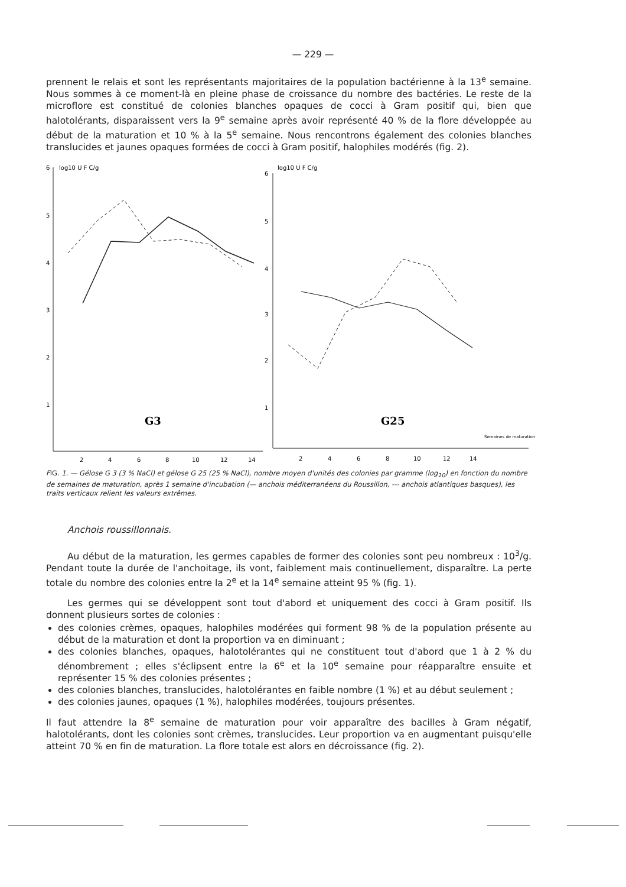— 229 —
prennent le relais et sont les représentants majoritaires de la population bactérienne à la 13<sup>e</sup> semaine. Nous sommes à ce moment-là en pleine phase de croissance du nombre des bactéries. Le reste de la microflore est constitué de colonies blanches opaques de cocci à Gram positif qui, bien que halotolérants, disparaissent vers la 9<sup>e</sup> semaine après avoir représenté 40 % de la flore développée au début de la maturation et 10 % à la 5<sup>e</sup> semaine. Nous rencontrons également des colonies blanches translucides et jaunes opaques formées de cocci à Gram positif, halophiles modérés (fig. 2).
6
5
4
3
2
1
6
5
4
3
2
1
log10 U F C/g
log10 U F C/g
G3
G25
Semaines de maturation
2
4
6
8
10
12
14
2
4
6
8
10
12
14
FIG. 1. — Gélose G 3 (3 % NaCl) et gélose G 25 (25 % NaCl), nombre moyen d'unités des colonies par gramme (log<sub>10</sub>) en fonction du nombre de semaines de maturation, après 1 semaine d'incubation (— anchois méditerranéens du Roussillon, --- anchois atlantiques basques), les traits verticaux relient les valeurs extrêmes.
Anchois roussillonnais.
Au début de la maturation, les germes capables de former des colonies sont peu nombreux : 10<sup>3</sup>/g. Pendant toute la durée de l'anchoitage, ils vont, faiblement mais continuellement, disparaître. La perte totale du nombre des colonies entre la 2<sup>e</sup> et la 14<sup>e</sup> semaine atteint 95 % (fig. 1).
Les germes qui se développent sont tout d'abord et uniquement des cocci à Gram positif. Ils donnent plusieurs sortes de colonies :
des colonies crèmes, opaques, halophiles modérées qui forment 98 % de la population présente au début de la maturation et dont la proportion va en diminuant ;
des colonies blanches, opaques, halotolérantes qui ne constituent tout d'abord que 1 à 2 % du dénombrement ; elles s'éclipsent entre la 6<sup>e</sup> et la 10<sup>e</sup> semaine pour réapparaître ensuite et représenter 15 % des colonies présentes ;
des colonies blanches, translucides, halotolérantes en faible nombre (1 %) et au début seulement ;
des colonies jaunes, opaques (1 %), halophiles modérées, toujours présentes.
Il faut attendre la 8<sup>e</sup> semaine de maturation pour voir apparaître des bacilles à Gram négatif, halotolérants, dont les colonies sont crèmes, translucides. Leur proportion va en augmentant puisqu'elle atteint 70 % en fin de maturation. La flore totale est alors en décroissance (fig. 2).